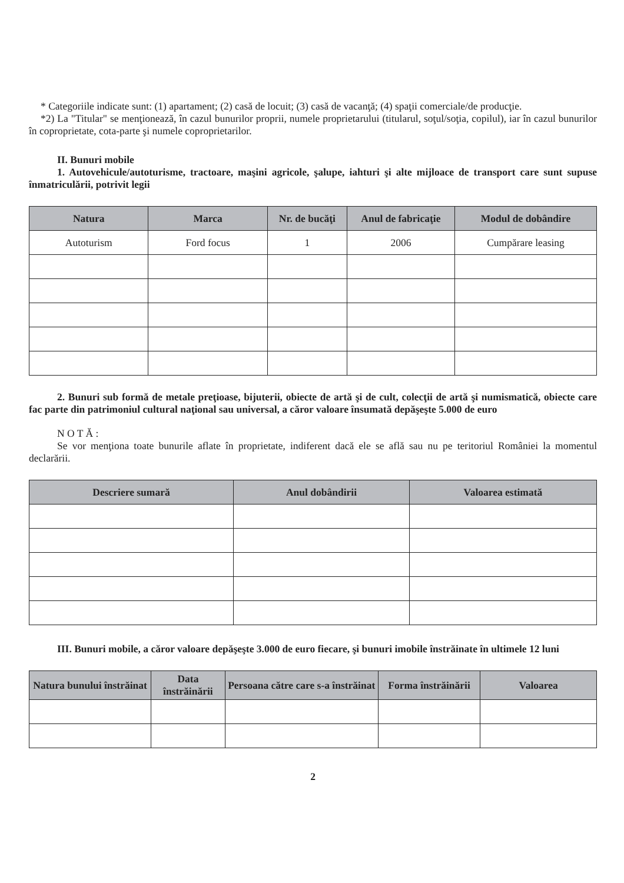* Categoriile indicate sunt: (1) apartament; (2) casă de locuit; (3) casă de vacanţă; (4) spaţii comerciale/de producţie.
*2) La "Titular" se menţionează, în cazul bunurilor proprii, numele proprietarului (titularul, soţul/soţia, copilul), iar în cazul bunurilor în coproprietate, cota-parte şi numele coproprietarilor.
II. Bunuri mobile
1. Autovehicule/autoturisme, tractoare, maşini agricole, şalupe, iahturi şi alte mijloace de transport care sunt supuse înmatriculării, potrivit legii
| Natura | Marca | Nr. de bucăţi | Anul de fabricaţie | Modul de dobândire |
| --- | --- | --- | --- | --- |
| Autoturism | Ford focus | 1 | 2006 | Cumpărare leasing |
2. Bunuri sub formă de metale preţioase, bijuterii, obiecte de artă şi de cult, colecţii de artă şi numismatică, obiecte care fac parte din patrimoniul cultural naţional sau universal, a căror valoare însumată depăşeşte 5.000 de euro
N O T Ă :
Se vor menţiona toate bunurile aflate în proprietate, indiferent dacă ele se află sau nu pe teritoriul României la momentul declarării.
| Descriere sumară | Anul dobândirii | Valoarea estimată |
| --- | --- | --- |
III. Bunuri mobile, a căror valoare depăşeşte 3.000 de euro fiecare, şi bunuri imobile înstrăinate în ultimele 12 luni
| Natura bunului înstrăinat | Data înstrăinării | Persoana către care s-a înstrăinat | Forma înstrăinării | Valoarea |
| --- | --- | --- | --- | --- |
2